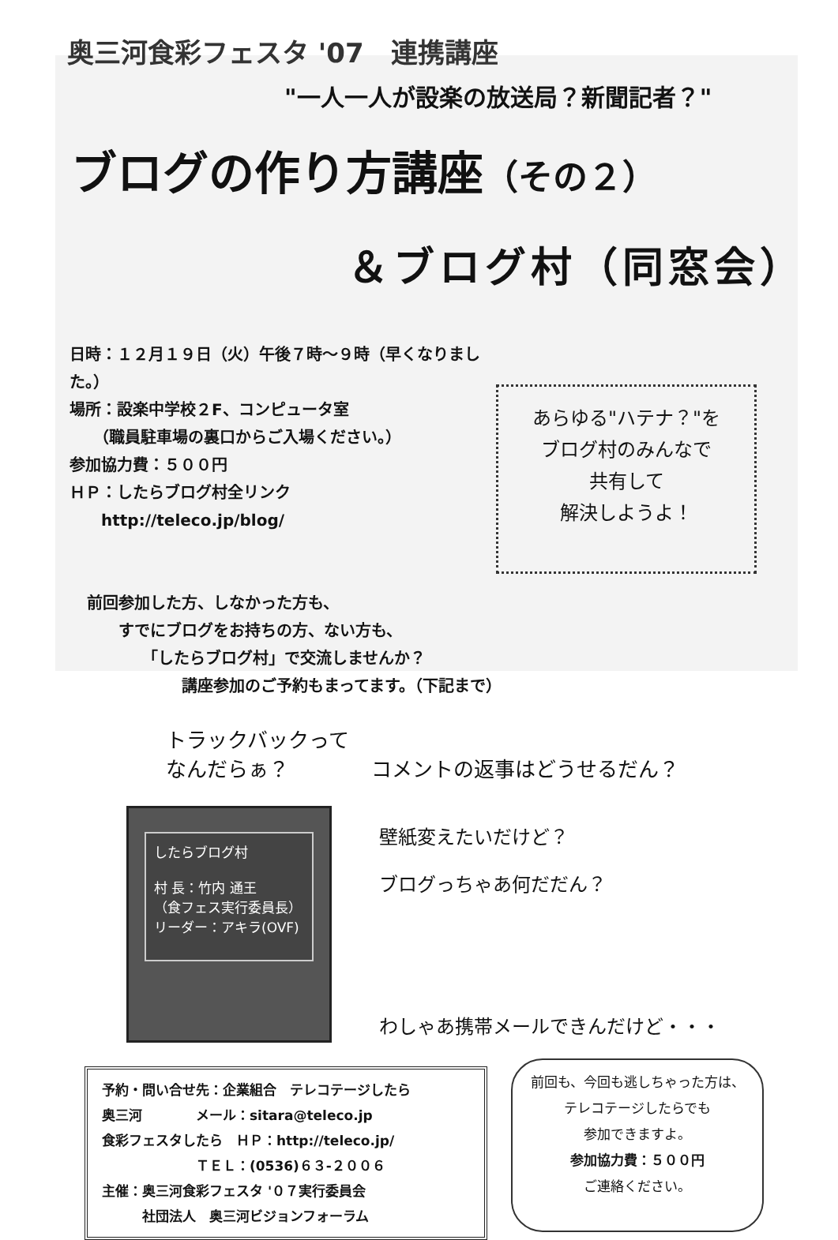奥三河食彩フェスタ '07　連携講座
"一人一人が設楽の放送局？新聞記者？"
ブログの作り方講座（その２）
＆ブログ村（同窓会）
日時：１２月１９日（火）午後７時～９時（早くなりました。）
場所：設楽中学校２F、コンピュータ室
　　（職員駐車場の裏口からご入場ください。）
参加協力費：５００円
ＨＰ：したらブログ村全リンク
　　http://teleco.jp/blog/
あらゆる"ハテナ？"を
ブログ村のみんなで
共有して
解決しようよ！
前回参加した方、しなかった方も、
　　すでにブログをお持ちの方、ない方も、
　　　　「したらブログ村」で交流しませんか？
　　　　　　講座参加のご予約もまってます。（下記まで）
トラックバックって
なんだらぁ？　　　　コメントの返事はどうせるだん？
したらブログ村
村 長：竹内 通王
（食フェス実行委員長）
リーダー：アキラ(OVF)
壁紙変えたいだけど？
ブログっちゃあ何だだん？
わしゃあ携帯メールできんだけど・・・
予約・問い合せ先：企業組合　テレコテージしたら
奥三河　　　　メール：sitara@teleco.jp
食彩フェスタしたら　ＨＰ：http://teleco.jp/
　　　　　　　ＴＥＬ：(0536)６３-２００６
主催：奥三河食彩フェスタ '０７実行委員会
　　　社団法人　奥三河ビジョンフォーラム
前回も、今回も逃しちゃった方は、
テレコテージしたらでも
参加できますよ。
参加協力費：５００円
ご連絡ください。